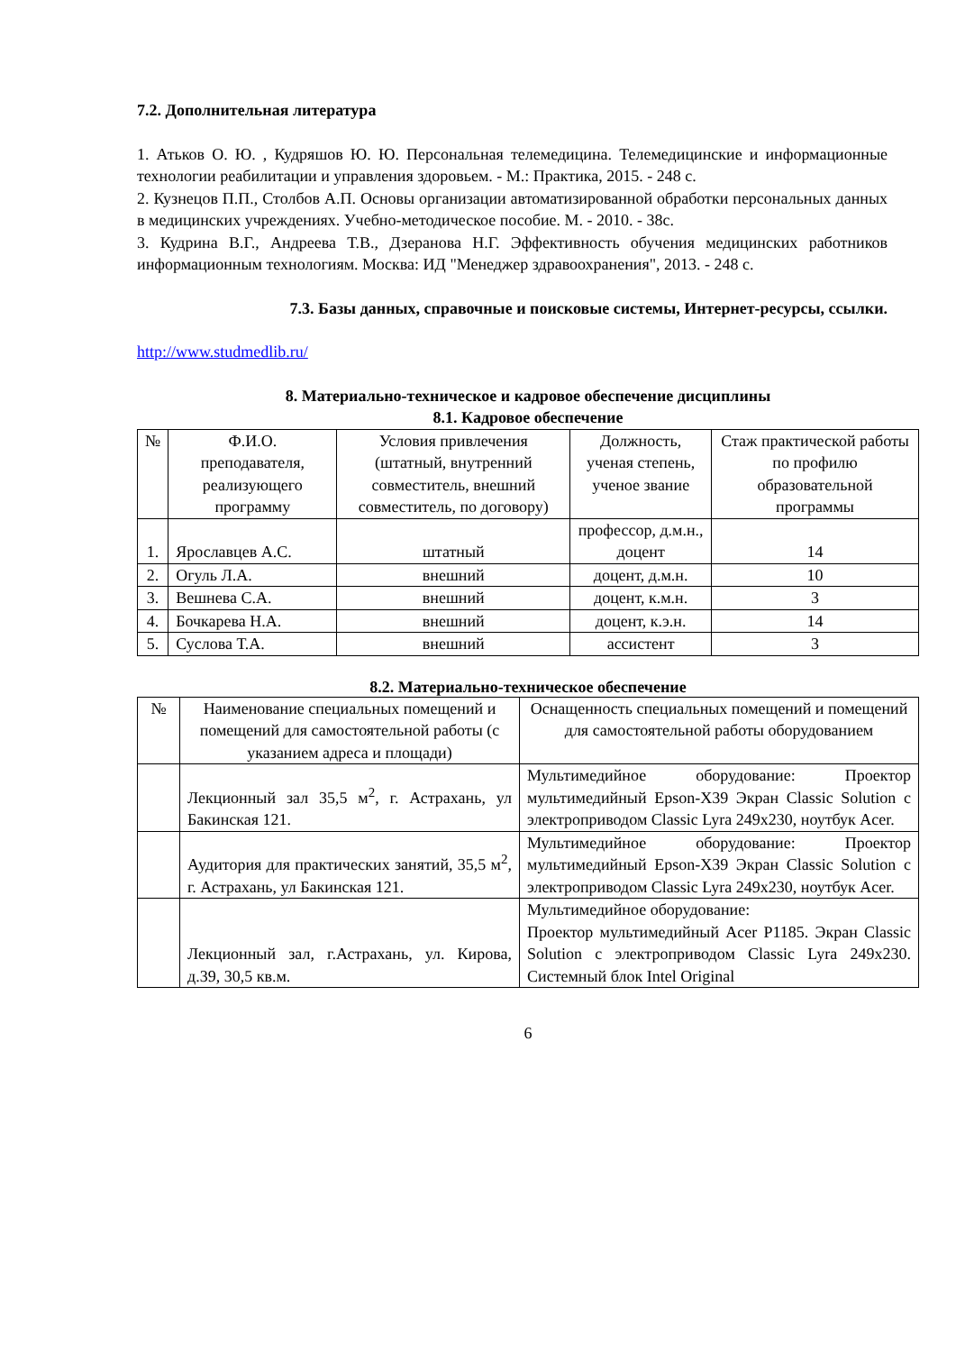7.2. Дополнительная литература
1. Атьков О. Ю. , Кудряшов Ю. Ю. Персональная телемедицина. Телемедицинские и информационные технологии реабилитации и управления здоровьем. - М.: Практика, 2015. - 248 с.
2. Кузнецов П.П., Столбов А.П. Основы организации автоматизированной обработки персональных данных в медицинских учреждениях. Учебно-методическое пособие. М. - 2010. - 38с.
3. Кудрина В.Г., Андреева Т.В., Дзеранова Н.Г. Эффективность обучения медицинских работников информационным технологиям. Москва: ИД "Менеджер здравоохранения", 2013. - 248 с.
7.3. Базы данных, справочные и поисковые системы, Интернет-ресурсы, ссылки.
http://www.studmedlib.ru/
8. Материально-техническое и кадровое обеспечение дисциплины
8.1. Кадровое обеспечение
| № | Ф.И.О. преподавателя, реализующего программу | Условия привлечения (штатный, внутренний совместитель, внешний совместитель, по договору) | Должность, ученая степень, ученое звание | Стаж практической работы по профилю образовательной программы |
| --- | --- | --- | --- | --- |
| 1. | Ярославцев А.С. | штатный | профессор, д.м.н., доцент | 14 |
| 2. | Огуль Л.А. | внешний | доцент, д.м.н. | 10 |
| 3. | Вешнева С.А. | внешний | доцент, к.м.н. | 3 |
| 4. | Бочкарева Н.А. | внешний | доцент, к.э.н. | 14 |
| 5. | Суслова Т.А. | внешний | ассистент | 3 |
8.2. Материально-техническое обеспечение
| № | Наименование специальных помещений и помещений для самостоятельной работы (с указанием адреса и площади) | Оснащенность специальных помещений и помещений для самостоятельной работы оборудованием |
| --- | --- | --- |
| | Лекционный зал 35,5 м<sup>2</sup>, г. Астрахань, ул Бакинская 121. | Мультимедийное оборудование: Проектор мультимедийный Epson-X39 Экран Classic Solution с электроприводом Classic Lyra 249x230, ноутбук Acer. |
| | Аудитория для практических занятий, 35,5 м<sup>2</sup>, г. Астрахань, ул Бакинская 121. | Мультимедийное оборудование: Проектор мультимедийный Epson-X39 Экран Classic Solution с электроприводом Classic Lyra 249x230, ноутбук Acer. |
| | Лекционный зал, г.Астрахань, ул. Кирова, д.39, 30,5 кв.м. | Мультимедийное оборудование: Проектор мультимедийный Acer P1185. Экран Classic Solution с электроприводом Classic Lyra 249x230. Системный блок Intel Original |
6